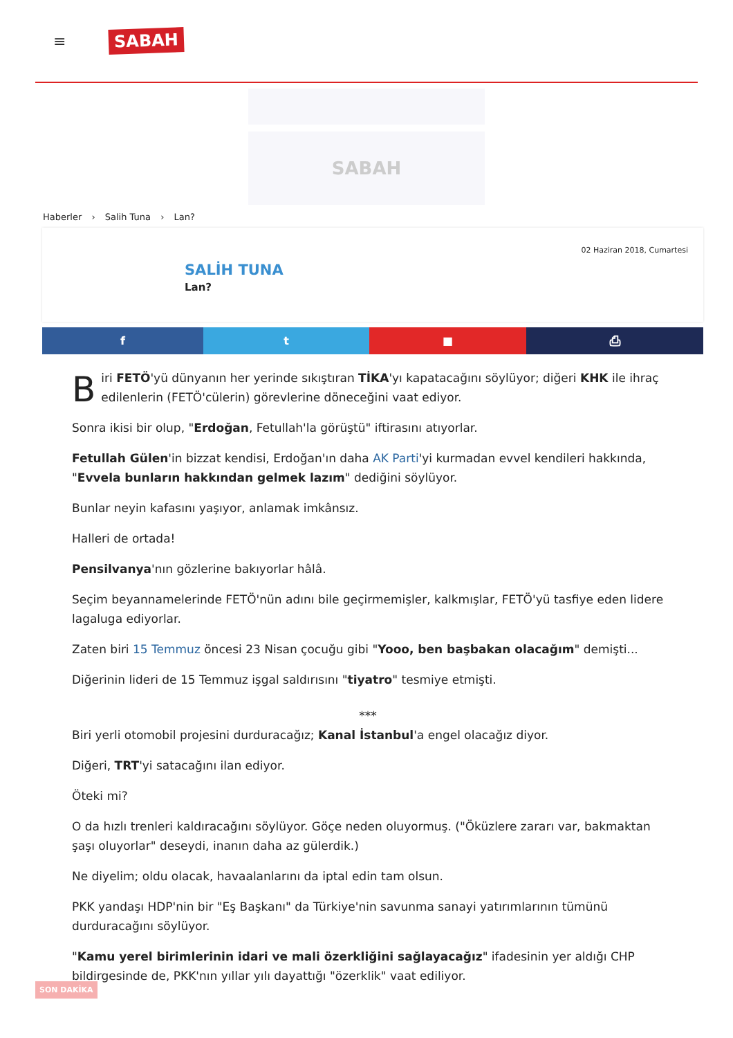≡
SABAH
SABAH
Haberler › Salih Tuna › Lan?
02 Haziran 2018, Cumartesi
SALİH TUNA
Lan?
f t ■ ⎙
Biri FETÖ'yü dünyanın her yerinde sıkıştıran TİKA'yı kapatacağını söylüyor; diğeri KHK ile ihraç edilenlerin (FETÖ'cülerin) görevlerine döneceğini vaat ediyor.
Sonra ikisi bir olup, "Erdoğan, Fetullah'la görüştü" iftirasını atıyorlar.
Fetullah Gülen'in bizzat kendisi, Erdoğan'ın daha AK Parti'yi kurmadan evvel kendileri hakkında, "Evvela bunların hakkından gelmek lazım" dediğini söylüyor.
Bunlar neyin kafasını yaşıyor, anlamak imkânsız.
Halleri de ortada!
Pensilvanya'nın gözlerine bakıyorlar hâlâ.
Seçim beyannamelerinde FETÖ'nün adını bile geçirmemişler, kalkmışlar, FETÖ'yü tasfiye eden lidere lagaluga ediyorlar.
Zaten biri 15 Temmuz öncesi 23 Nisan çocuğu gibi "Yooo, ben başbakan olacağım" demişti...
Diğerinin lideri de 15 Temmuz işgal saldırısını "tiyatro" tesmiye etmişti.
***
Biri yerli otomobil projesini durduracağız; Kanal İstanbul'a engel olacağız diyor.
Diğeri, TRT'yi satacağını ilan ediyor.
Öteki mi?
O da hızlı trenleri kaldıracağını söylüyor. Göçe neden oluyormuş. ("Öküzlere zararı var, bakmaktan şaşı oluyorlar" deseydi, inanın daha az gülerdik.)
Ne diyelim; oldu olacak, havaalanlarını da iptal edin tam olsun.
PKK yandaşı HDP'nin bir "Eş Başkanı" da Türkiye'nin savunma sanayi yatırımlarının tümünü durduracağını söylüyor.
"Kamu yerel birimlerinin idari ve mali özerkliğini sağlayacağız" ifadesinin yer aldığı CHP bildirgesinde de, PKK'nın yıllar yılı dayattığı "özerklik" vaat ediliyor.
SON DAKİKA